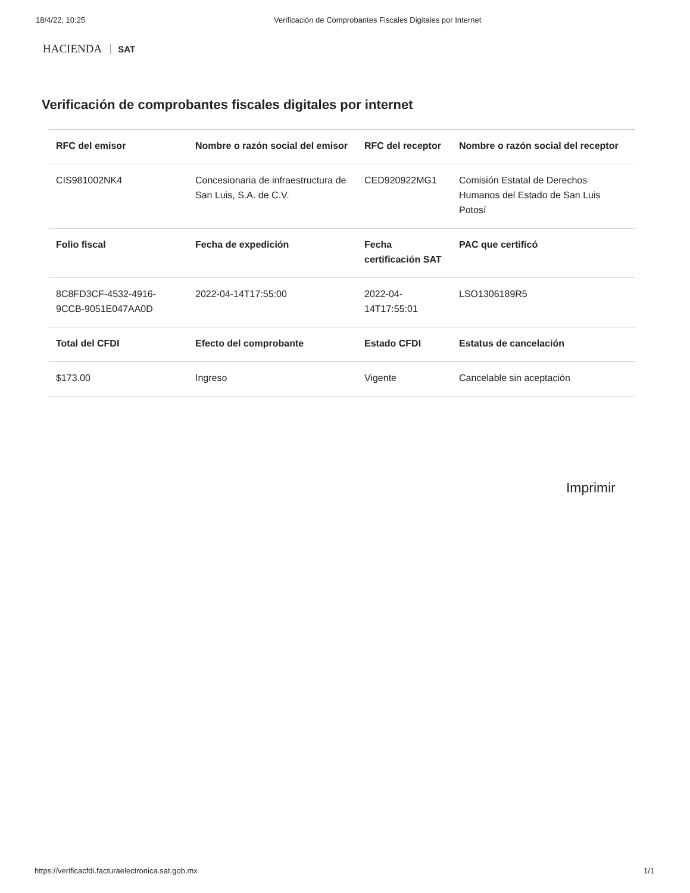18/4/22, 10:25 Verificación de Comprobantes Fiscales Digitales por Internet
HACIENDA SAT
Verificación de comprobantes fiscales digitales por internet
| RFC del emisor | Nombre o razón social del emisor | RFC del receptor | Nombre o razón social del receptor |
| --- | --- | --- | --- |
| CIS981002NK4 | Concesionaria de infraestructura de San Luis, S.A. de C.V. | CED920922MG1 | Comisión Estatal de Derechos Humanos del Estado de San Luis Potosí |
| Folio fiscal | Fecha de expedición | Fecha certificación SAT | PAC que certificó |
| 8C8FD3CF-4532-4916-9CCB-9051E047AA0D | 2022-04-14T17:55:00 | 2022-04-14T17:55:01 | LSO1306189R5 |
| Total del CFDI | Efecto del comprobante | Estado CFDI | Estatus de cancelación |
| $173.00 | Ingreso | Vigente | Cancelable sin aceptación |
Imprimir
https://verificacfdi.facturaelectronica.sat.gob.mx 1/1